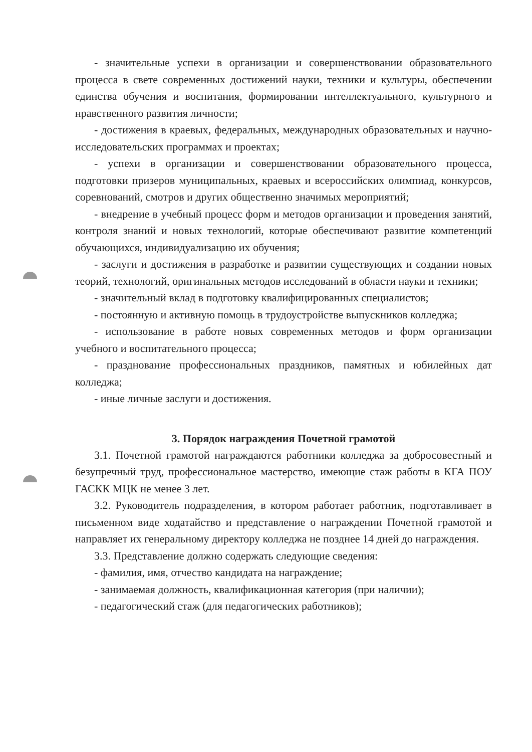- значительные успехи в организации и совершенствовании образовательного процесса в свете современных достижений науки, техники и культуры, обеспечении единства обучения и воспитания, формировании интеллектуального, культурного и нравственного развития личности;
- достижения в краевых, федеральных, международных образовательных и научно-исследовательских программах и проектах;
- успехи в организации и совершенствовании образовательного процесса, подготовки призеров муниципальных, краевых и всероссийских олимпиад, конкурсов, соревнований, смотров и других общественно значимых мероприятий;
- внедрение в учебный процесс форм и методов организации и проведения занятий, контроля знаний и новых технологий, которые обеспечивают развитие компетенций обучающихся, индивидуализацию их обучения;
- заслуги и достижения в разработке и развитии существующих и создании новых теорий, технологий, оригинальных методов исследований в области науки и техники;
- значительный вклад в подготовку квалифицированных специалистов;
- постоянную и активную помощь в трудоустройстве выпускников колледжа;
- использование в работе новых современных методов и форм организации учебного и воспитательного процесса;
- празднование профессиональных праздников, памятных и юбилейных дат колледжа;
- иные личные заслуги и достижения.
3. Порядок награждения Почетной грамотой
3.1. Почетной грамотой награждаются работники колледжа за добросовестный и безупречный труд, профессиональное мастерство, имеющие стаж работы в КГА ПОУ ГАСКК МЦК не менее 3 лет.
3.2. Руководитель подразделения, в котором работает работник, подготавливает в письменном виде ходатайство и представление о награждении Почетной грамотой и направляет их генеральному директору колледжа не позднее 14 дней до награждения.
3.3. Представление должно содержать следующие сведения:
- фамилия, имя, отчество кандидата на награждение;
- занимаемая должность, квалификационная категория (при наличии);
- педагогический стаж (для педагогических работников);